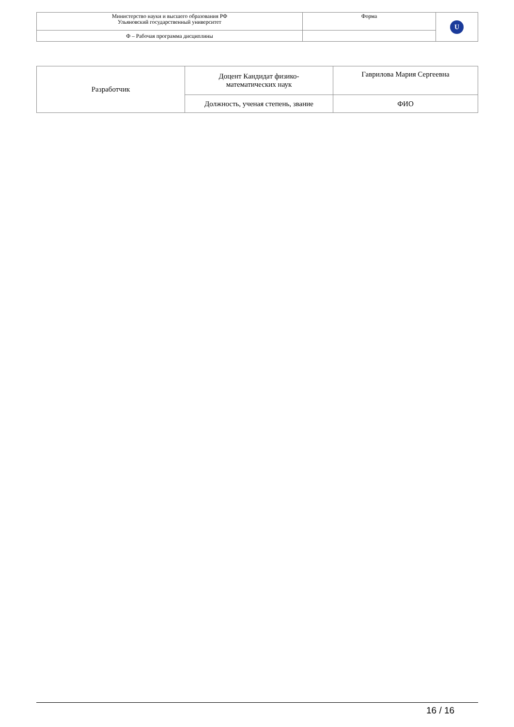| Министерство науки и высшего образования РФ Ульяновский государственный университет | Форма | U |
| Ф – Рабочая программа дисциплины | | |
| Разработчик | Доцент Кандидат физико- математических наук | Гаврилова Мария Сергеевна |
| | Должность, ученая степень, звание | ФИО |
16 / 16